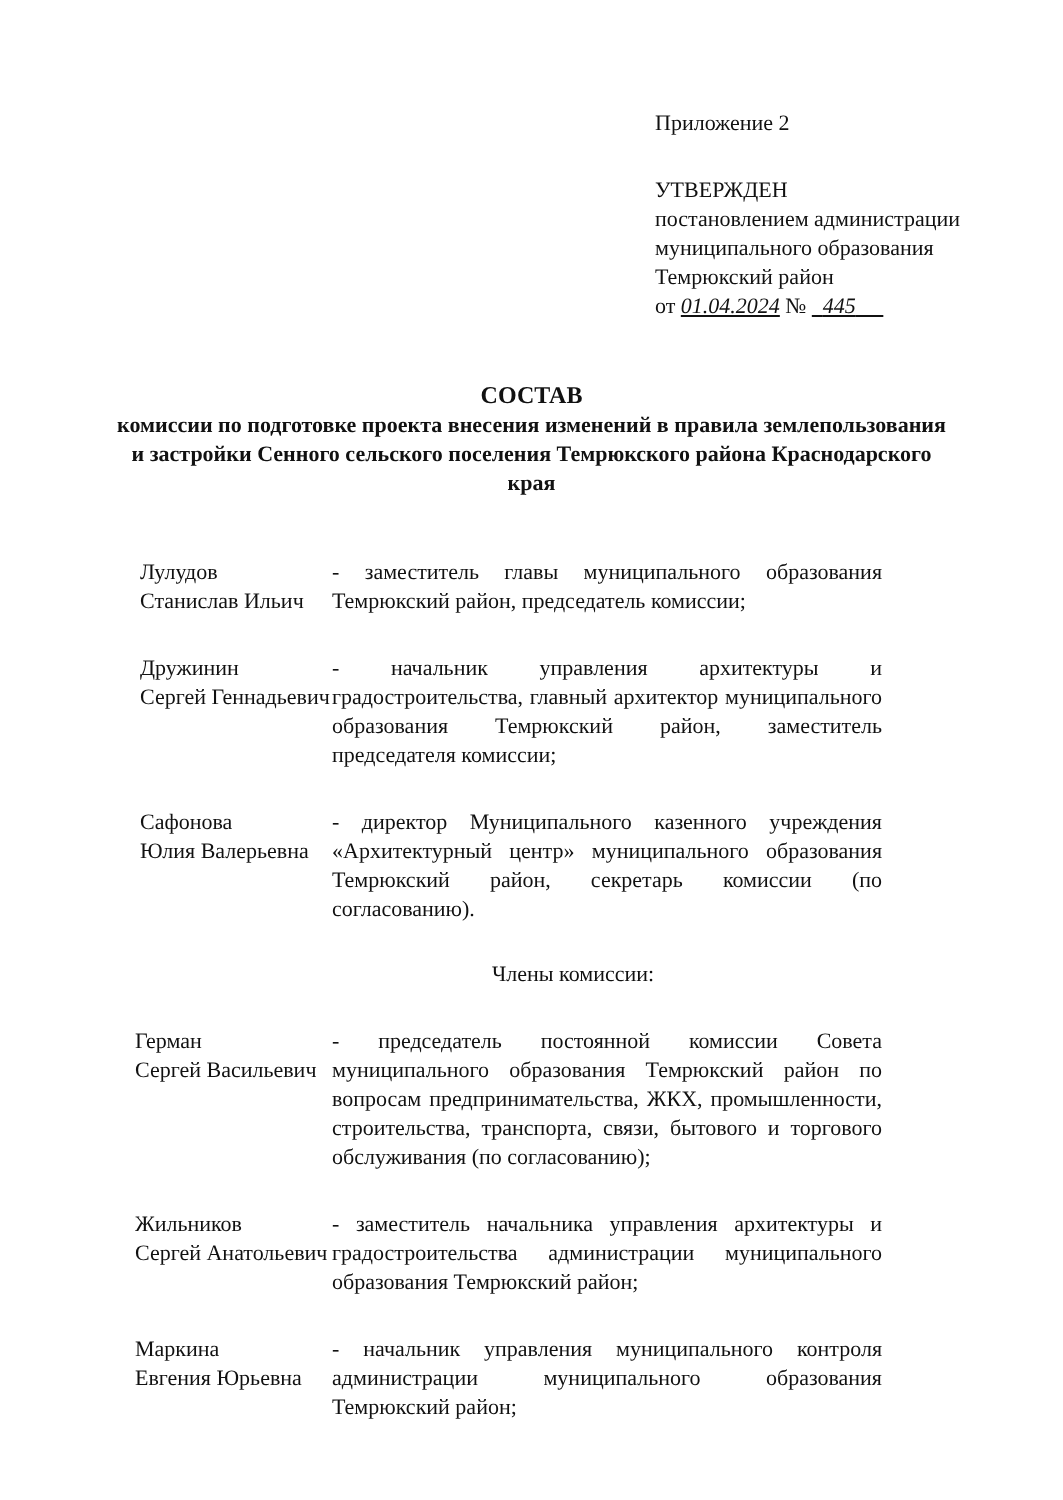Приложение 2
УТВЕРЖДЕН
постановлением администрации
муниципального образования
Темрюкский район
от 01.04.2024 № 445
СОСТАВ
комиссии по подготовке проекта внесения изменений в правила землепользования и застройки Сенного сельского поселения Темрюкского района Краснодарского края
Лулудов
Станислав Ильич
- заместитель главы муниципального образования Темрюкский район, председатель комиссии;
Дружинин
Сергей Геннадьевич
- начальник управления архитектуры и градостроительства, главный архитектор муниципального образования Темрюкский район, заместитель председателя комиссии;
Сафонова
Юлия Валерьевна
- директор Муниципального казенного учреждения «Архитектурный центр» муниципального образования Темрюкский район, секретарь комиссии (по согласованию).
Члены комиссии:
Герман
Сергей Васильевич
- председатель постоянной комиссии Совета муниципального образования Темрюкский район по вопросам предпринимательства, ЖКХ, промышленности, строительства, транспорта, связи, бытового и торгового обслуживания (по согласованию);
Жильников
Сергей Анатольевич
- заместитель начальника управления архитектуры и градостроительства администрации муниципального образования Темрюкский район;
Маркина
Евгения Юрьевна
- начальник управления муниципального контроля администрации муниципального образования Темрюкский район;